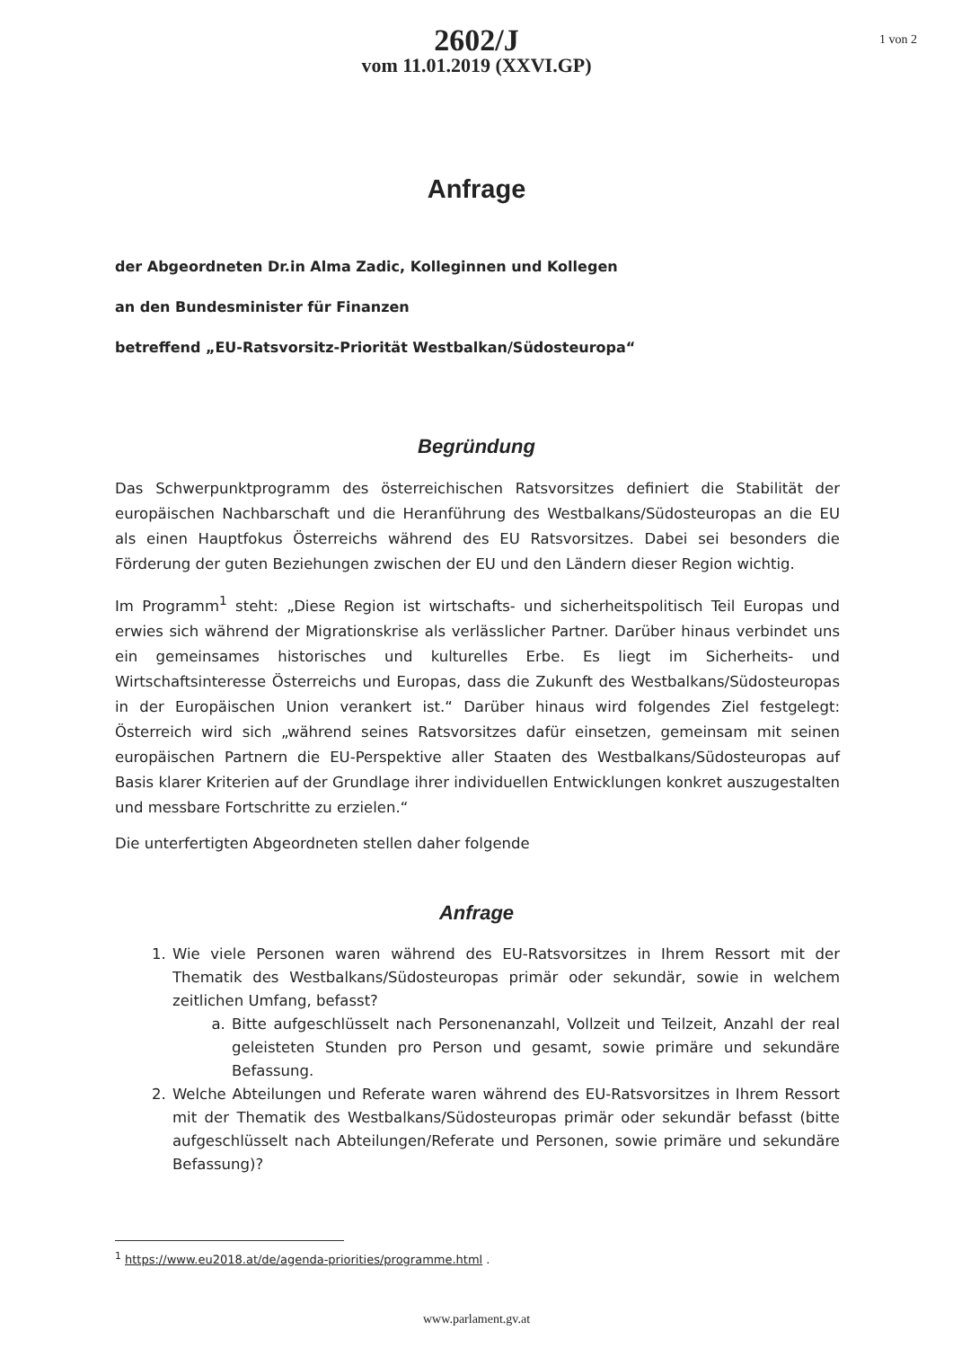1 von 2
2602/J
vom 11.01.2019 (XXVI.GP)
Anfrage
der Abgeordneten Dr.in Alma Zadic, Kolleginnen und Kollegen
an den Bundesminister für Finanzen
betreffend „EU-Ratsvorsitz-Priorität Westbalkan/Südosteuropa“
Begründung
Das Schwerpunktprogramm des österreichischen Ratsvorsitzes definiert die Stabilität der europäischen Nachbarschaft und die Heranführung des Westbalkans/Südosteuropas an die EU als einen Hauptfokus Österreichs während des EU Ratsvorsitzes. Dabei sei besonders die Förderung der guten Beziehungen zwischen der EU und den Ländern dieser Region wichtig.
Im Programm<sup>1</sup> steht: „Diese Region ist wirtschafts- und sicherheitspolitisch Teil Europas und erwies sich während der Migrationskrise als verlässlicher Partner. Darüber hinaus verbindet uns ein gemeinsames historisches und kulturelles Erbe. Es liegt im Sicherheits- und Wirtschaftsinteresse Österreichs und Europas, dass die Zukunft des Westbalkans/Südosteuropas in der Europäischen Union verankert ist.“ Darüber hinaus wird folgendes Ziel festgelegt: Österreich wird sich „während seines Ratsvorsitzes dafür einsetzen, gemeinsam mit seinen europäischen Partnern die EU-Perspektive aller Staaten des Westbalkans/Südosteuropas auf Basis klarer Kriterien auf der Grundlage ihrer individuellen Entwicklungen konkret auszugestalten und messbare Fortschritte zu erzielen.“
Die unterfertigten Abgeordneten stellen daher folgende
Anfrage
1. Wie viele Personen waren während des EU-Ratsvorsitzes in Ihrem Ressort mit der Thematik des Westbalkans/Südosteuropas primär oder sekundär, sowie in welchem zeitlichen Umfang, befasst?
a. Bitte aufgeschlüsselt nach Personenanzahl, Vollzeit und Teilzeit, Anzahl der real geleisteten Stunden pro Person und gesamt, sowie primäre und sekundäre Befassung.
2. Welche Abteilungen und Referate waren während des EU-Ratsvorsitzes in Ihrem Ressort mit der Thematik des Westbalkans/Südosteuropas primär oder sekundär befasst (bitte aufgeschlüsselt nach Abteilungen/Referate und Personen, sowie primäre und sekundäre Befassung)?
<sup>1</sup> https://www.eu2018.at/de/agenda-priorities/programme.html .
www.parlament.gv.at